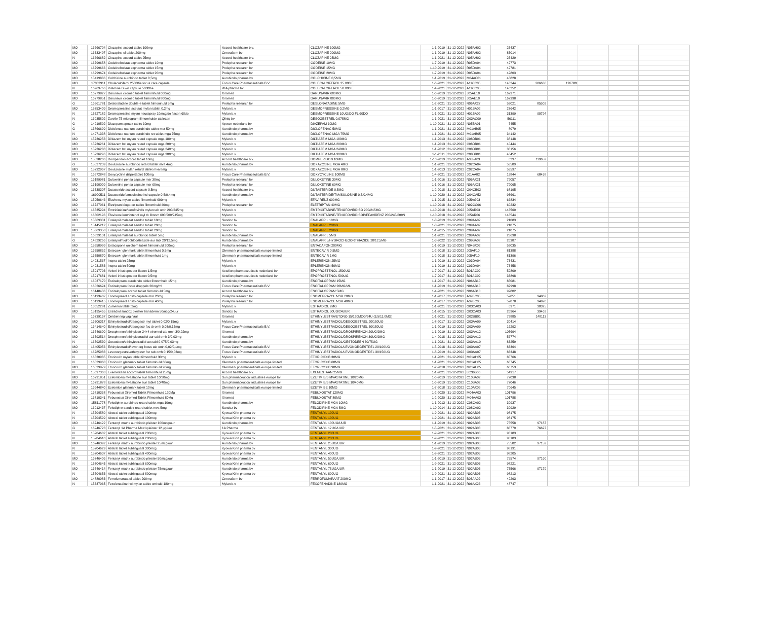| MO | 16666704 | Clozapine accord tablet 100mg | Accord healthcare b.v. | CLOZAPINE 100MG | 1-1-2019 | 31-12-2022 | N05AH02 | 25437 | | | | | |
| MO | 16333497 | Clozapine cf tablet 200mg | Centrafarm bv | CLOZAPINE 200MG | 1-1-2019 | 31-12-2022 | N05AH02 | 85014 | | | | | |
| N | 16666682 | Clozapine accord tablet 25mg | Accord healthcare b.v. | CLOZAPINE 25MG | 1-1-2021 | 31-12-2022 | N05AH02 | 25429 | | | | | |
| MO | 16799658 | Codeinefosfaat expharma tablet 10mg | Prolepha research bv | CODEINE 10MG | 1-7-2019 | 31-12-2022 | R05DA04 | 42773 | | | | | |
| MO | 16799666 | Codeinefosfaat expharma tablet 15mg | Prolepha research bv | CODEINE 15MG | 1-10-2019 | 31-12-2022 | R05DA04 | 42781 | | | | | |
| MO | 16799674 | Codeinefosfaat expharma tablet 20mg | Prolepha research bv | CODEINE 20MG | 1-7-2019 | 31-12-2022 | R05DA04 | 42803 | | | | | |
| MO | 15419886 | Colchicine aurobindo tablet 0,5mg | Aurobindo pharma bv | COLCHICINE 0,5MG | 1-1-2019 | 31-12-2022 | M04AC01 | 48828 | | | | | |
| MO | 17003911 | Cholecalciferol 25000ie focus care capsule | Focus Care Pharmaceuticals B.V. | COLECALCIFEROL 25.000IE | 1-6-2021 | 31-12-2022 | A11CC05 | 140244 | 206636 | 126780 | | | |
| N | 16969766 | Vitamine D will capsule 50000ie | Will-pharma bv | COLECALCIFEROL 50.000IE | 1-4-2021 | 31-12-2022 | A11CC05 | 140252 | | | | | |
| MO | 16779827 | Darunavir xiromed tablet filmomhuld 600mg | Xiromed | DARUNAVIR 600MG | 1-6-2019 | 31-12-2022 | J05AE10 | 167371 | | | | | |
| MO | 16779851 | Darunavir xiromed tablet filmomhuld 800mg | Xiromed | DARUNAVIR 800MG | 1-6-2019 | 31-12-2022 | J05AE10 | 167398 | | | | | |
| G | 16961781 | Desloratadine double-e tablet filmomhuld 5mg | Prolepha research bv | DESLORATADINE 5MG | 1-2-2021 | 31-12-2022 | R06AX27 | 59021 | 85502 | | | | |
| MO | 15753409 | Desmopressine acetaat mylan tablet 0,2mg | Mylan b.v. | DESMOPRESSINE 0,2MG | 1-1-2017 | 31-12-2022 | H01BA02 | 27642 | | | | | |
| N | 15527182 | Desmopressine mylan neusspray 10mcg/do flacon 60do | Mylan b.v. | DESMOPRESSINE 10UG/DO FL 60DO | 1-1-2021 | 31-12-2022 | H01BA02 | 31399 | 90794 | | | | |
| N | 16935802 | Zarelle 75 microgram filmomhulde tabletten | Qliniq bv | DESOGESTREL 0,075MG | 1-1-2021 | 31-12-2022 | G03AC09 | 56111 | | | | | |
| G | 14210592 | Diazepam apotex tablet 10mg | Apotex nederland bv | DIAZEPAM 10MG | 1-10-2021 | 31-12-2022 | N05BA01 | 7455 | | | | | |
| G | 13866699 | Diclofenac natrium aurobindo tablet msr 50mg | Aurobindo pharma bv | DICLOFENAC 50MG | 1-1-2021 | 31-12-2022 | M01AB05 | 8079 | | | | | |
| N | 14271338 | Diclofenac natrium aurobindo ret tablet mga 75mg | Aurobindo pharma bv | DICLOFENAC MGA 75MG | 1-1-2021 | 31-12-2022 | M01AB05 | 34142 | | | | | |
| MO | 15736253 | Diltiazem hcl mylan retard capsule mga 180mg | Mylan b.v. | DILTIAZEM MGA 180MG | 1-1-2013 | 31-12-2022 | C08DB01 | 38148 | | | | | |
| MO | 15736261 | Diltiazem hcl mylan retard capsule mga 200mg | Mylan b.v. | DILTIAZEM MGA 200MG | 1-1-2013 | 31-12-2022 | C08DB01 | 40444 | | | | | |
| MO | 15736288 | Diltiazem hcl mylan retard capsule mga 240mg | Mylan b.v. | DILTIAZEM MGA 240MG | 1-1-2012 | 31-12-2022 | C08DB01 | 38156 | | | | | |
| MO | 15736296 | Diltiazem hcl mylan retard capsule mga 300mg | Mylan b.v. | DILTIAZEM MGA 300MG | 1-1-2011 | 31-12-2022 | C08DB01 | 40452 | | | | | |
| MO | 15538206 | Domperidon accord tablet 10mg | Accord healthcare b.v. | DOMPERIDON 10MG | 1-10-2019 | 31-12-2022 | A03FA03 | 6297 | 119652 | | | | |
| G | 15527239 | Doxazosine aurobindo retard tablet mva 4mg | Aurobindo pharma bv | DOXAZOSINE MGA 4MG | 1-1-2021 | 31-12-2022 | C02CA04 | 53589 | | | | | |
| MO | 15732967 | Doxazosine mylan retard tablet mva 8mg | Mylan b.v. | DOXAZOSINE MGA 8MG | 1-1-2013 | 31-12-2022 | C02CA04 | 53597 | | | | | |
| N | 16972848 | Doxycycline dispertablet 100mg | Focus Care Pharmaceuticals B.V. | DOXYCYCLINE 100MG | 1-4-2021 | 31-12-2022 | J01AA02 | 19844 | 68438 | | | | |
| MO | 16189981 | Duloxetine pensa capsule msr 30mg | Prolepha research bv | DULOXETINE 30MG | 1-1-2016 | 31-12-2022 | N06AX21 | 79057 | | | | | |
| MO | 16190009 | Duloxetine pensa capsule msr 60mg | Prolepha research bv | DULOXETINE 60MG | 1-1-2016 | 31-12-2022 | N06AX21 | 79065 | | | | | |
| MO | 16538307 | Dutasteride accord capsule 0,5mg | Accord healthcare b.v. | DUTASTERIDE 0,5MG | 1-2-2018 | 31-12-2022 | G04CB02 | 68195 | | | | | |
| N | 16920511 | Dutasteride/tamsulosine hcl capsule 0,5/0,4mg | Aurobindo pharma bv | DUTASTERIDE/TAMSULOSINE 0,5/0,4MG | 1-10-2020 | 31-12-2022 | G04CA52 | 93661 | | | | | |
| MO | 15950646 | Efavirenz mylan tablet filmomhuld 600mg | Mylan b.v. | EFAVIRENZ 600MG | 1-1-2015 | 31-12-2022 | J05AG03 | 66834 | | | | | |
| MO | 16727061 | Eletriptan biogaran tablet filmomhuld 40mg | Prolepha research bv | ELETRIPTAN 40MG | 1-10-2018 | 31-12-2022 | N02CC06 | 60232 | | | | | |
| MO | 16535294 | Emtricitabine/tenofovirdis mylan tab omh 200/245mg | Mylan b.v. | EMTRICITABINE/TENOFOVIRDISO 200/245MG | 1-10-2018 | 31-12-2022 | J05AR03 | 146560 | | | | | |
| MO | 16602196 | Efavirenz/emtric/tenof myl tb filmom 600/200/245mg | Mylan b.v. | EMTRICITABINE/TENOFOVIRDISOP/EFAVIRENZ 200/245/600N | 1-10-2018 | 31-12-2022 | J05AR06 | 146544 | | | | | |
| MO | 15369331 | Enalapril maleaat sandoz tablet 10mg | Sandoz bv | ENALAPRIL 10MG | 1-3-2019 | 31-12-2022 | C09AA02 | 21083 | | | | | |
| N | 15145212 | Enalapril maleaat sandoz tablet 20mg | Sandoz bv | ENALAPRIL 20MG | 1-3-2021 | 31-12-2022 | C09AA02 | 21075 | | | | | |
| MO | 15369358 | Enalapril maleaat sandoz tablet 20mg | Sandoz bv | ENALAPRIL 20MG | 1-1-2015 | 31-12-2022 | C09AA02 | 21075 | | | | | |
| N | 16829131 | Enalapril maleaat aurobindo tablet 5mg | Aurobindo pharma bv | ENALAPRIL 5MG | 1-1-2021 | 31-12-2022 | C09AA02 | 23698 | | | | | |
| G | 14829266 | Enalapril/hydrochloorthiazide aur tabl 20/12,5mg | Aurobindo pharma bv | ENALAPRIL/HYDROCHLOORTHIAZIDE 20/12,5MG | 1-3-2022 | 31-12-2022 | C09BA02 | 26387 | | | | | |
| MO | 15950999 | Entacapone unichem tablet filmomhuld 200mg | Prolepha research bv | ENTACAPON 200MG | 1-1-2019 | 31-12-2022 | N04BX02 | 52035 | | | | | |
| MO | 16550862 | Entecavir glenmark tablet filmomhuld 0,5mg | Glenmark pharmaceuticals europe limited | ENTECAVIR 0,5MG | 1-2-2018 | 31-12-2022 | J05AF10 | 81388 | | | | | |
| MO | 16550870 | Entecavir glenmark tablet filmomhuld 1mg | Glenmark pharmaceuticals europe limited | ENTECAVIR 1MG | 1-2-2018 | 31-12-2022 | J05AF10 | 81396 | | | | | |
| MO | 14931567 | Inspra tablet 25mg | Mylan b.v. | EPLERENON 25MG | 1-1-2019 | 31-12-2022 | C03DA04 | 73431 | | | | | |
| MO | 14931583 | Inspra tablet 50mg | Mylan b.v. | EPLERENON 50MG | 1-1-2019 | 31-12-2022 | C03DA04 | 73458 | | | | | |
| MO | 15917703 | Veletri infusiepoeder flacon 1,5mg | Actelion pharmaceuticals nederland bv | EPOPROSTENOL 1500UG | 1-7-2017 | 31-12-2022 | B01AC09 | 52809 | | | | | |
| MO | 15917681 | Veletri infusiepoeder flacon 0,5mg | Actelion pharmaceuticals nederland bv | EPOPROSTENOL 500UG | 1-7-2017 | 31-12-2022 | B01AC09 | 33898 | | | | | |
| MO | 16037170 | Escitalopram aurobindo tablet filmomhuld 15mg | Aurobindo pharma bv | ESCITALOPRAM 15MG | 1-1-2017 | 31-12-2022 | N06AB10 | 85081 | | | | | |
| MO | 16026624 | Escitalopram focus druppels 20mg/ml | Focus Care Pharmaceuticals B.V. | ESCITALOPRAM 20MG/ML | 1-1-2019 | 31-12-2022 | N06AB10 | 87998 | | | | | |
| N | 16148436 | Escitalopram accord tablet filmomhuld 5mg | Accord healthcare b.v. | ESCITALOPRAM 5MG | 1-4-2021 | 31-12-2022 | N06AB10 | 97802 | | | | | |
| MO | 16193407 | Esomeprazol aristo capsule msr 20mg | Prolepha research bv | ESOMEPRAZOL MSR 20MG | 1-1-2017 | 31-12-2022 | A02BC05 | 57851 | 94862 | | | | |
| MO | 16193415 | Esomeprazol aristo capsule msr 40mg | Prolepha research bv | ESOMEPRAZOL MSR 40MG | 1-1-2017 | 31-12-2022 | A02BC05 | 57878 | 94870 | | | | |
| N | 13652281 | Zumenon tablet 2mg | Mylan b.v. | ESTRADIOL 2MG | 1-1-2021 | 31-12-2022 | G03CA03 | 6971 | 30325 | | | | |
| MO | 15195465 | Estradiol sandoz pleister transderm 50mcg/24uur | Sandoz bv | ESTRADIOL 50UG/24UUR | 1-1-2015 | 31-12-2022 | G03CA03 | 26964 | 39462 | | | | |
| N | 16739167 | Ornibel ring vaginaal | Xiromed | ETHINYLESTRA/ETONO 15/120MCG/24U (3,5/11,0MG) | 1-1-2021 | 31-12-2022 | G02BB01 | 72885 | 148113 | | | | |
| MO | 16306317 | Ethinylestradiol/desogestr myl tablet 0,02/0,15mg | Mylan b.v. | ETHINYLESTRADIOL/DESOGESTREL 20/150UG | 1-8-2017 | 31-12-2022 | G03AA09 | 30414 | | | | | |
| MO | 16414640 | Ethinylestradiol/desogestr foc tb omh 0,03/0,15mg | Focus Care Pharmaceuticals B.V. | ETHINYLESTRADIOL/DESOGESTREL 30/150UG | 1-1-2019 | 31-12-2022 | G03AA09 | 16292 | | | | | |
| MO | 16746600 | Drospirenon/ethinylestr 24+4 xiromed tab omh 3/0,02mg | Xiromed | ETHINYLESTRADIOL/DROSPIRENON 20UG/3MG | 1-1-2019 | 31-12-2022 | G03AA12 | 105694 | | | | | |
| MO | 16592514 | Drospirenon/ethinylestradiol aur tabl omh 3/0,03mg | Aurobindo pharma bv | ETHINYLESTRADIOL/DROSPIRENON 30UG/3MG | 1-4-2018 | 31-12-2022 | G03AA12 | 56774 | | | | | |
| N | 16592530 | Gestodeen/ethinylestradiol act tabl 0,075/0,03mg | Aurobindo pharma bv | ETHINYLESTRADIOL/GESTODEEN 30/75UG | 1-1-2021 | 31-12-2022 | G03AA10 | 83259 | | | | | |
| MO | 16405056 | Ethinylestradiol/levonorg focus tab omh 0,02/0,1mg | Focus Care Pharmaceuticals B.V. | ETHINYLESTRADIOL/LEVONORGESTREL 20/100UG | 1-5-2018 | 31-12-2022 | G03AA07 | 83364 | | | | | |
| MO | 16785983 | Levonorgestrel/ethinylestr foc tab omh 0,15/0,03mg | Focus Care Pharmaceuticals B.V. | ETHINYLESTRADIOL/LEVONORGESTREL 30/150UG | 1-8-2019 | 31-12-2022 | G03AA07 | 83348 | | | | | |
| N | 16530985 | Etoricoxib mylan tablet filmomhuld 30mg | Mylan b.v. | ETORICOXIB 30MG | 1-1-2021 | 31-12-2022 | M01AH05 | 85766 | | | | | |
| N | 16529960 | Etoricoxib glenmark tablet filmomhuld 60mg | Glenmark pharmaceuticals europe limited | ETORICOXIB 60MG | 1-1-2021 | 31-12-2022 | M01AH05 | 66745 | | | | | |
| MO | 16529979 | Etoricoxib glenmark tablet filmomhuld 90mg | Glenmark pharmaceuticals europe limited | ETORICOXIB 90MG | 1-2-2018 | 31-12-2022 | M01AH05 | 66753 | | | | | |
| N | 15697363 | Exemestaan accord tablet filmomhuld 25mg | Accord healthcare b.v. | EXEMESTAAN 25MG | 1-1-2021 | 31-12-2022 | L02BG06 | 54917 | | | | | |
| MO | 16791851 | Ezetimibe/simvastatine sun tablet 10/20mg | Sun pharmaceutical industries europe bv | EZETIMIB/SIMVASTATINE 10/20MG | 1-6-2019 | 31-12-2022 | C10BA02 | 77038 | | | | | |
| MO | 16791878 | Ezetimibe/simvastatine sun tablet 10/40mg | Sun pharmaceutical industries europe bv | EZETIMIB/SIMVASTATINE 10/40MG | 1-6-2019 | 31-12-2022 | C10BA02 | 77046 | | | | | |
| MO | 16644840 | Ezetimibe glenmark tablet 10mg | Glenmark pharmaceuticals europe limited | EZETIMIBE 10MG | 1-7-2018 | 31-12-2022 | C10AX09 | 70645 | | | | | |
| MO | 16810368 | Febuxostat Xiromed Tablet Filmomhuld 120Mg | Xiromed | FEBUXOSTAT 120MG | 1-2-2020 | 31-12-2022 | M04AA03 | 101796 | | | | | |
| MO | 16810341 | Febuxostat Xiromed Tablet Filmomhuld 80Mg | Xiromed | FEBUXOSTAT 80MG | 1-2-2020 | 31-12-2022 | M04AA03 | 101788 | | | | | |
| MO | 15811778 | Felodipine aurobindo retard tablet mga 10mg | Aurobindo pharma bv | FELODIPINE MGA 10MG | 1-1-2013 | 31-12-2022 | C08CA02 | 30937 | | | | | |
| MO | 16012437 | Felodipine sandoz retard tablet mva 5mg | Sandoz bv | FELODIPINE MGA 5MG | 1-10-2014 | 31-12-2022 | C08CA02 | 30929 | | | | | |
| N | 15704580 | Abstral tablet sublinguaal 100mcg | Kyowa Kirin pharma bv | FENTANYL 100UG | 1-9-2021 | 31-12-2022 | N02AB03 | 98175 | | | | | |
| N | 15704599 | Abstral tablet sublinguaal 100mcg | Kyowa Kirin pharma bv | FENTANYL 100UG | 1-9-2021 | 31-12-2022 | N02AB03 | 98175 | | | | | |
| MO | 16746422 | Fentanyl matrix aurobindo pleister 100mcg/uur | Aurobindo pharma bv | FENTANYL 100UG/UUR | 1-1-2019 | 31-12-2022 | N02AB03 | 75558 | 97187 | | | | |
| G | 16946723 | Fentanyl 1A Pharma Matrixpleister 12 µg/uur | 1A Pharma | FENTANYL 12UG/UUR | 1-5-2021 | 31-12-2022 | N02AB03 | 86770 | 76627 | | | | |
| N | 15704602 | Abstral tablet sublinguaal 200mcg | Kyowa Kirin pharma bv | FENTANYL 200UG | 1-9-2021 | 31-12-2022 | N02AB03 | 98183 | | | | | |
| N | 15704610 | Abstral tablet sublinguaal 200mcg | Kyowa Kirin pharma bv | FENTANYL 200UG | 1-9-2021 | 31-12-2022 | N02AB03 | 98183 | | | | | |
| MO | 16746392 | Fentanyl matrix aurobindo pleister 25mcg/uur | Aurobindo pharma bv | FENTANYL 25UG/UUR | 1-1-2019 | 31-12-2022 | N02AB03 | 75582 | 97152 | | | | |
| N | 15704629 | Abstral tablet sublinguaal 300mcg | Kyowa Kirin pharma bv | FENTANYL 300UG | 1-9-2021 | 31-12-2022 | N02AB03 | 98191 | | | | | |
| N | 15704637 | Abstral tablet sublinguaal 400mcg | Kyowa Kirin pharma bv | FENTANYL 400UG | 1-9-2021 | 31-12-2022 | N02AB03 | 98205 | | | | | |
| MO | 16746406 | Fentanyl matrix aurobindo pleister 50mcg/uur | Aurobindo pharma bv | FENTANYL 50UG/UUR | 1-1-2019 | 31-12-2022 | N02AB03 | 75574 | 97160 | | | | |
| N | 15704645 | Abstral tablet sublinguaal 600mcg | Kyowa Kirin pharma bv | FENTANYL 600UG | 1-9-2021 | 31-12-2022 | N02AB03 | 98221 | | | | | |
| MO | 16746414 | Fentanyl matrix aurobindo pleister 75mcg/uur | Aurobindo pharma bv | FENTANYL 75UG/UUR | 1-1-2019 | 31-12-2022 | N02AB03 | 75566 | 97179 | | | | |
| N | 15704653 | Abstral tablet sublinguaal 800mcg | Kyowa Kirin pharma bv | FENTANYL 800UG | 1-9-2021 | 31-12-2022 | N02AB03 | 98213 | | | | | |
| MO | 14880083 | Ferrofumaraat cf tablet 200mg | Centrafarm bv | FERROFUMARAAT 200MG | 1-1-2017 | 31-12-2022 | B03AA02 | 42293 | | | | | |
| N | 15337065 | Fexofenadine hcl mylan tablet omhuld 180mg | Mylan b.v. | FEXOFENADINE 180MG | 1-1-2021 | 31-12-2022 | R06AX26 | 48747 | | | | | |